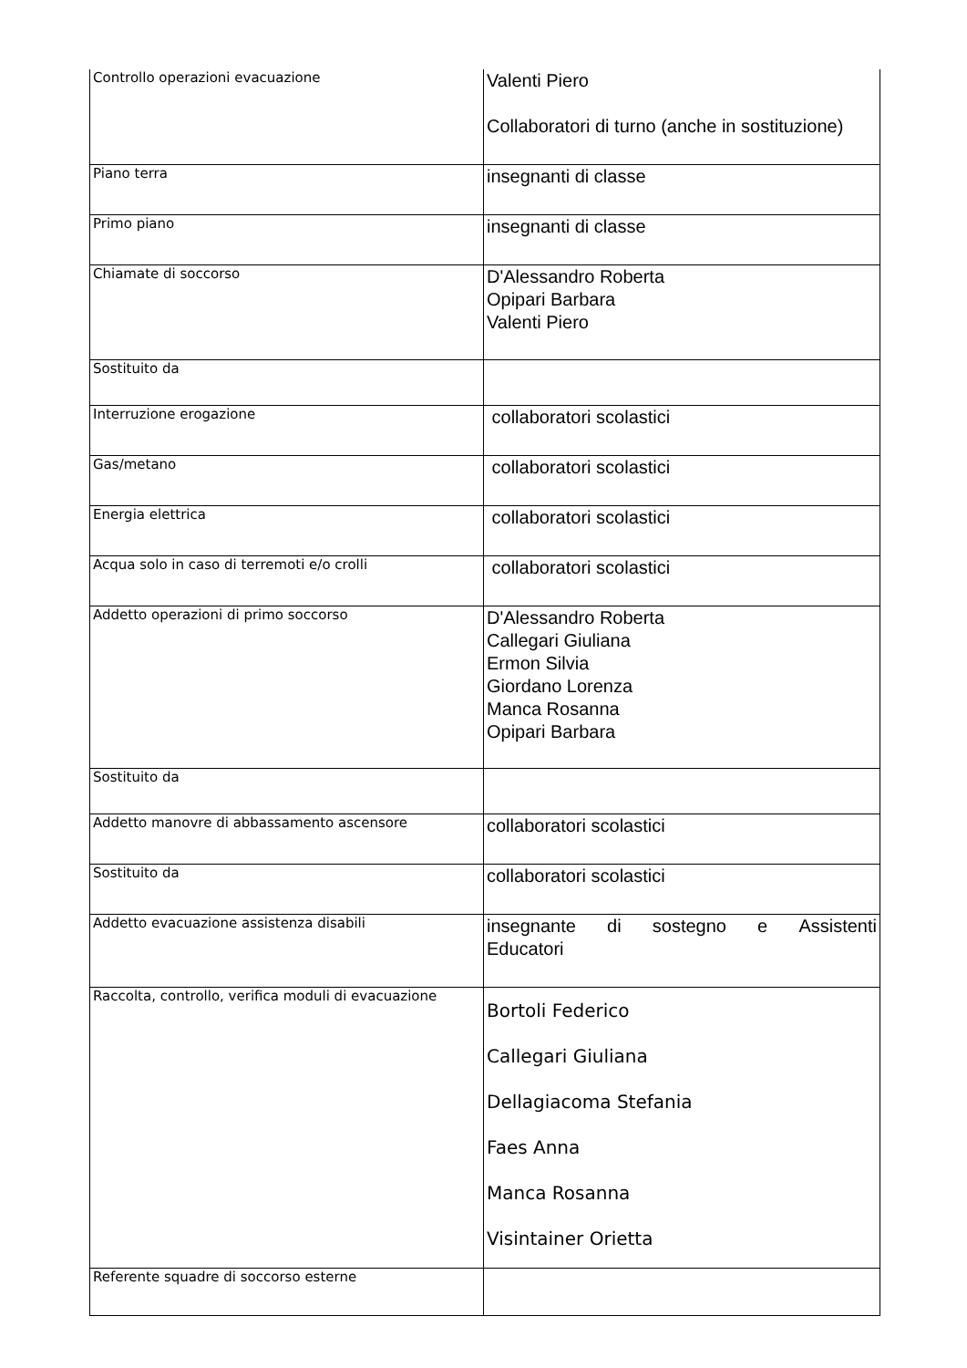| Controllo operazioni evacuazione | Valenti Piero Collaboratori di turno (anche in sostituzione) |
| Piano terra | insegnanti di classe |
| Primo piano | insegnanti di classe |
| Chiamate di soccorso | D'Alessandro Roberta Opipari Barbara Valenti Piero |
| Sostituito da | |
| Interruzione erogazione | collaboratori scolastici |
| Gas/metano | collaboratori scolastici |
| Energia elettrica | collaboratori scolastici |
| Acqua solo in caso di terremoti e/o crolli | collaboratori scolastici |
| Addetto operazioni di primo soccorso | D'Alessandro Roberta Callegari Giuliana Ermon Silvia Giordano Lorenza Manca Rosanna Opipari Barbara |
| Sostituito da | |
| Addetto manovre di abbassamento ascensore | collaboratori scolastici |
| Sostituito da | collaboratori scolastici |
| Addetto evacuazione assistenza disabili | insegnante di sostegno e Assistenti Educatori |
| Raccolta, controllo, verifica moduli di evacuazione | Bortoli Federico Callegari Giuliana Dellagiacoma Stefania Faes Anna Manca Rosanna Visintainer Orietta |
| Referente squadre di soccorso esterne | |